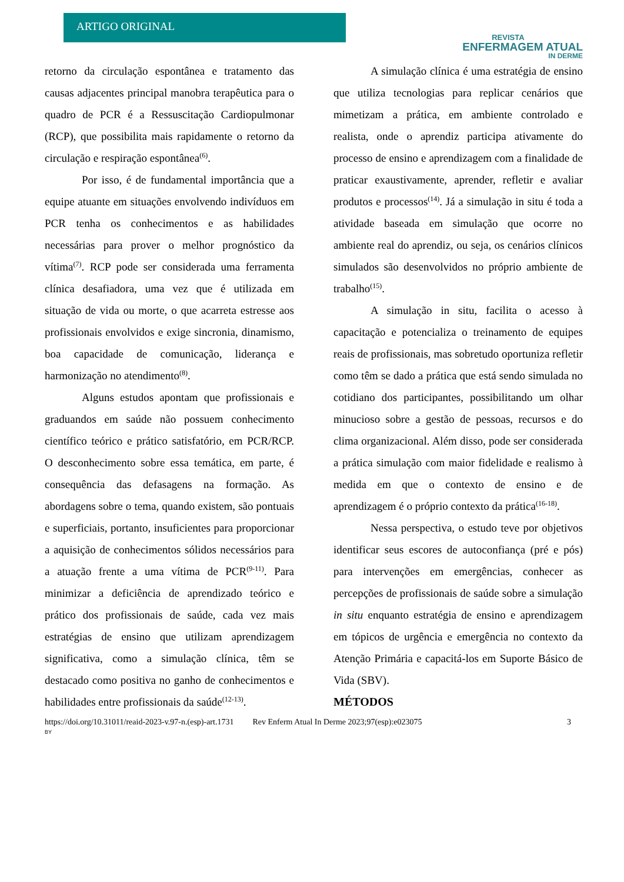ARTIGO ORIGINAL
REVISTA
ENFERMAGEM ATUAL
IN DERME
retorno da circulação espontânea e tratamento das causas adjacentes principal manobra terapêutica para o quadro de PCR é a Ressuscitação Cardiopulmonar (RCP), que possibilita mais rapidamente o retorno da circulação e respiração espontânea<sup>(6)</sup>.
Por isso, é de fundamental importância que a equipe atuante em situações envolvendo indivíduos em PCR tenha os conhecimentos e as habilidades necessárias para prover o melhor prognóstico da vítima<sup>(7)</sup>. RCP pode ser considerada uma ferramenta clínica desafiadora, uma vez que é utilizada em situação de vida ou morte, o que acarreta estresse aos profissionais envolvidos e exige sincronia, dinamismo, boa capacidade de comunicação, liderança e harmonização no atendimento<sup>(8)</sup>.
Alguns estudos apontam que profissionais e graduandos em saúde não possuem conhecimento científico teórico e prático satisfatório, em PCR/RCP. O desconhecimento sobre essa temática, em parte, é consequência das defasagens na formação. As abordagens sobre o tema, quando existem, são pontuais e superficiais, portanto, insuficientes para proporcionar a aquisição de conhecimentos sólidos necessários para a atuação frente a uma vítima de PCR<sup>(9-11)</sup>. Para minimizar a deficiência de aprendizado teórico e prático dos profissionais de saúde, cada vez mais estratégias de ensino que utilizam aprendizagem significativa, como a simulação clínica, têm se destacado como positiva no ganho de conhecimentos e habilidades entre profissionais da saúde<sup>(12-13)</sup>.
A simulação clínica é uma estratégia de ensino que utiliza tecnologias para replicar cenários que mimetizam a prática, em ambiente controlado e realista, onde o aprendiz participa ativamente do processo de ensino e aprendizagem com a finalidade de praticar exaustivamente, aprender, refletir e avaliar produtos e processos<sup>(14)</sup>. Já a simulação in situ é toda a atividade baseada em simulação que ocorre no ambiente real do aprendiz, ou seja, os cenários clínicos simulados são desenvolvidos no próprio ambiente de trabalho<sup>(15)</sup>.
A simulação in situ, facilita o acesso à capacitação e potencializa o treinamento de equipes reais de profissionais, mas sobretudo oportuniza refletir como têm se dado a prática que está sendo simulada no cotidiano dos participantes, possibilitando um olhar minucioso sobre a gestão de pessoas, recursos e do clima organizacional. Além disso, pode ser considerada a prática simulação com maior fidelidade e realismo à medida em que o contexto de ensino e de aprendizagem é o próprio contexto da prática<sup>(16-18)</sup>.
Nessa perspectiva, o estudo teve por objetivos identificar seus escores de autoconfiança (pré e pós) para intervenções em emergências, conhecer as percepções de profissionais de saúde sobre a simulação in situ enquanto estratégia de ensino e aprendizagem em tópicos de urgência e emergência no contexto da Atenção Primária e capacitá-los em Suporte Básico de Vida (SBV).
MÉTODOS
https://doi.org/10.31011/reaid-2023-v.97-n.(esp)-art.1731 Rev Enferm Atual In Derme 2023;97(esp):e023075 3
BY